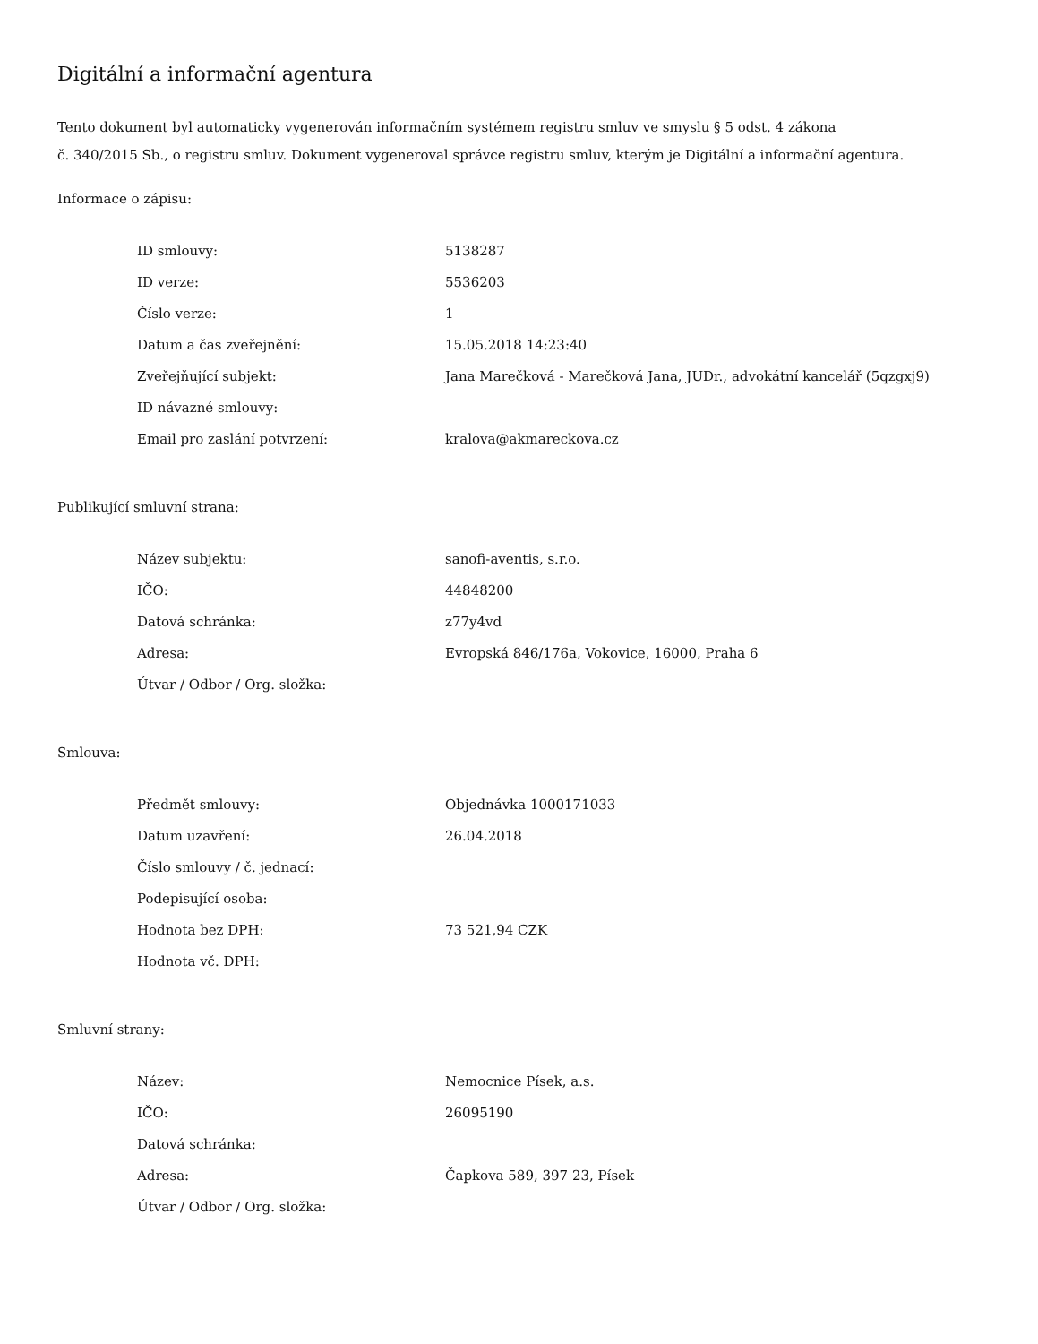Digitální a informační agentura
Tento dokument byl automaticky vygenerován informačním systémem registru smluv ve smyslu § 5 odst. 4 zákona
č. 340/2015 Sb., o registru smluv. Dokument vygeneroval správce registru smluv, kterým je Digitální a informační agentura.
Informace o zápisu:
| ID smlouvy: | 5138287 |
| ID verze: | 5536203 |
| Číslo verze: | 1 |
| Datum a čas zveřejnění: | 15.05.2018 14:23:40 |
| Zveřejňující subjekt: | Jana Marečková - Marečková Jana, JUDr., advokátní kancelář (5qzgxj9) |
| ID návazné smlouvy: | |
| Email pro zaslání potvrzení: | kralova@akmareckova.cz |
Publikující smluvní strana:
| Název subjektu: | sanofi-aventis, s.r.o. |
| IČO: | 44848200 |
| Datová schránka: | z77y4vd |
| Adresa: | Evropská 846/176a, Vokovice, 16000, Praha 6 |
| Útvar / Odbor / Org. složka: | |
Smlouva:
| Předmět smlouvy: | Objednávka 1000171033 |
| Datum uzavření: | 26.04.2018 |
| Číslo smlouvy / č. jednací: | |
| Podepisující osoba: | |
| Hodnota bez DPH: | 73 521,94 CZK |
| Hodnota vč. DPH: | |
Smluvní strany:
| Název: | Nemocnice Písek, a.s. |
| IČO: | 26095190 |
| Datová schránka: | |
| Adresa: | Čapkova 589, 397 23, Písek |
| Útvar / Odbor / Org. složka: | |